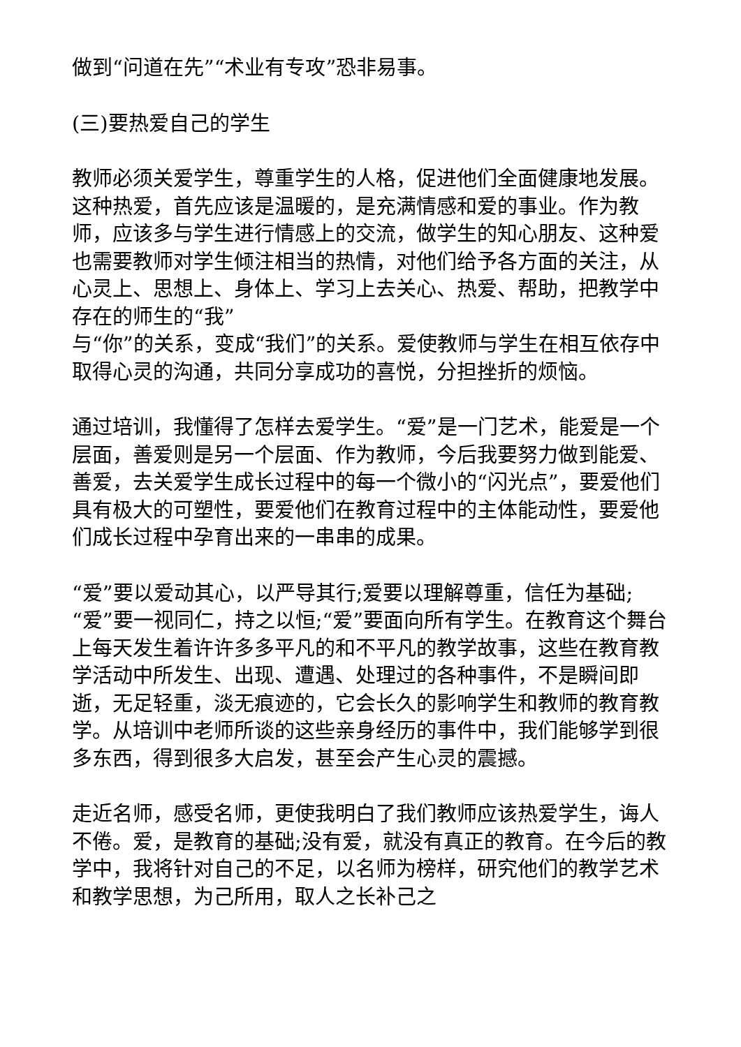做到“问道在先”“术业有专攻”恐非易事。
(三)要热爱自己的学生
教师必须关爱学生，尊重学生的人格，促进他们全面健康地发展。这种热爱，首先应该是温暖的，是充满情感和爱的事业。作为教师，应该多与学生进行情感上的交流，做学生的知心朋友、这种爱也需要教师对学生倾注相当的热情，对他们给予各方面的关注，从心灵上、思想上、身体上、学习上去关心、热爱、帮助，把教学中存在的师生的“我”
与“你”的关系，变成“我们”的关系。爱使教师与学生在相互依存中取得心灵的沟通，共同分享成功的喜悦，分担挫折的烦恼。
通过培训，我懂得了怎样去爱学生。“爱”是一门艺术，能爱是一个层面，善爱则是另一个层面、作为教师，今后我要努力做到能爱、善爱，去关爱学生成长过程中的每一个微小的“闪光点”，要爱他们具有极大的可塑性，要爱他们在教育过程中的主体能动性，要爱他们成长过程中孕育出来的一串串的成果。
“爱”要以爱动其心，以严导其行;爱要以理解尊重，信任为基础;“爱”要一视同仁，持之以恒;“爱”要面向所有学生。在教育这个舞台上每天发生着许许多多平凡的和不平凡的教学故事，这些在教育教学活动中所发生、出现、遭遇、处理过的各种事件，不是瞬间即逝，无足轻重，淡无痕迹的，它会长久的影响学生和教师的教育教学。从培训中老师所谈的这些亲身经历的事件中，我们能够学到很多东西，得到很多大启发，甚至会产生心灵的震撼。
走近名师，感受名师，更使我明白了我们教师应该热爱学生，诲人不倦。爱，是教育的基础;没有爱，就没有真正的教育。在今后的教学中，我将针对自己的不足，以名师为榜样，研究他们的教学艺术和教学思想，为己所用，取人之长补己之